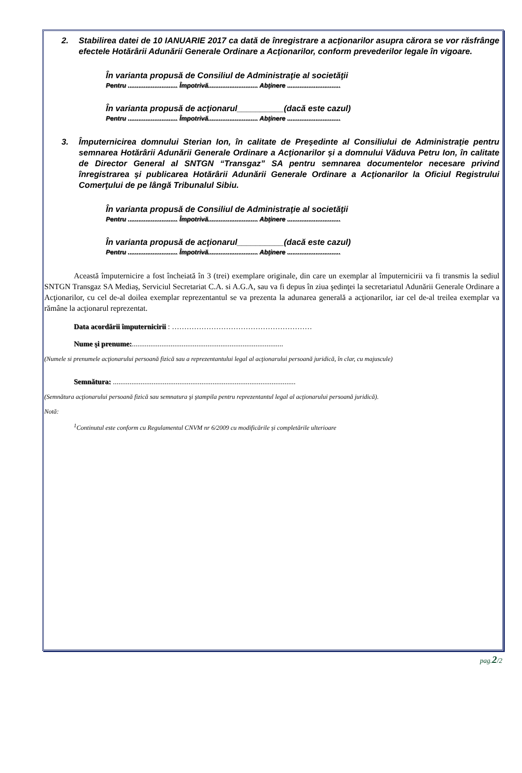2. Stabilirea datei de 10 IANUARIE 2017 ca dată de înregistrare a acţionarilor asupra cărora se vor răsfrânge efectele Hotărârii Adunării Generale Ordinare a Acţionarilor, conform prevederilor legale în vigoare.
În varianta propusă de Consiliul de Administraţie al societăţii
Pentru ............................ Împotrivă............................ Abţinere ..............................
În varianta propusă de acţionarul__________(dacă este cazul)
Pentru ............................ Împotrivă............................ Abţinere ..............................
3. Împuternicirea domnului Sterian Ion, în calitate de Preşedinte al Consiliului de Administraţie pentru semnarea Hotărârii Adunării Generale Ordinare a Acţionarilor şi a domnului Văduva Petru Ion, în calitate de Director General al SNTGN “Transgaz” SA pentru semnarea documentelor necesare privind înregistrarea şi publicarea Hotărârii Adunării Generale Ordinare a Acţionarilor la Oficiul Registrului Comerţului de pe lângă Tribunalul Sibiu.
În varianta propusă de Consiliul de Administraţie al societăţii
Pentru ............................ Împotrivă............................ Abţinere ..............................
În varianta propusă de acţionarul__________(dacă este cazul)
Pentru ............................ Împotrivă............................ Abţinere ..............................
Această împuternicire a fost încheiată în 3 (trei) exemplare originale, din care un exemplar al împuternicirii va fi transmis la sediul SNTGN Transgaz SA Mediaş, Serviciul Secretariat C.A. si A.G.A, sau va fi depus în ziua şedinţei la secretariatul Adunării Generale Ordinare a Acţionarilor, cu cel de-al doilea exemplar reprezentantul se va prezenta la adunarea generală a acţionarilor, iar cel de-al treilea exemplar va rămâne la acţionarul reprezentat.
Data acordării împuternicirii : …………………………………………………
Nume şi prenume:..................................................................................
(Numele si prenumele acţionarului persoană fizică sau a reprezentantului legal al acţionarului persoană juridică, în clar, cu majuscule)
Semnătura: ...................................................................................................
(Semnătura acţionarului persoană fizică sau semnatura şi ştampila pentru reprezentantul legal al acţionarului persoană juridică).
Notă:
<sup>1</sup> Continutul este conform cu Regulamentul CNVM nr 6/2009 cu modificările și completările ulterioare
pag.2/2